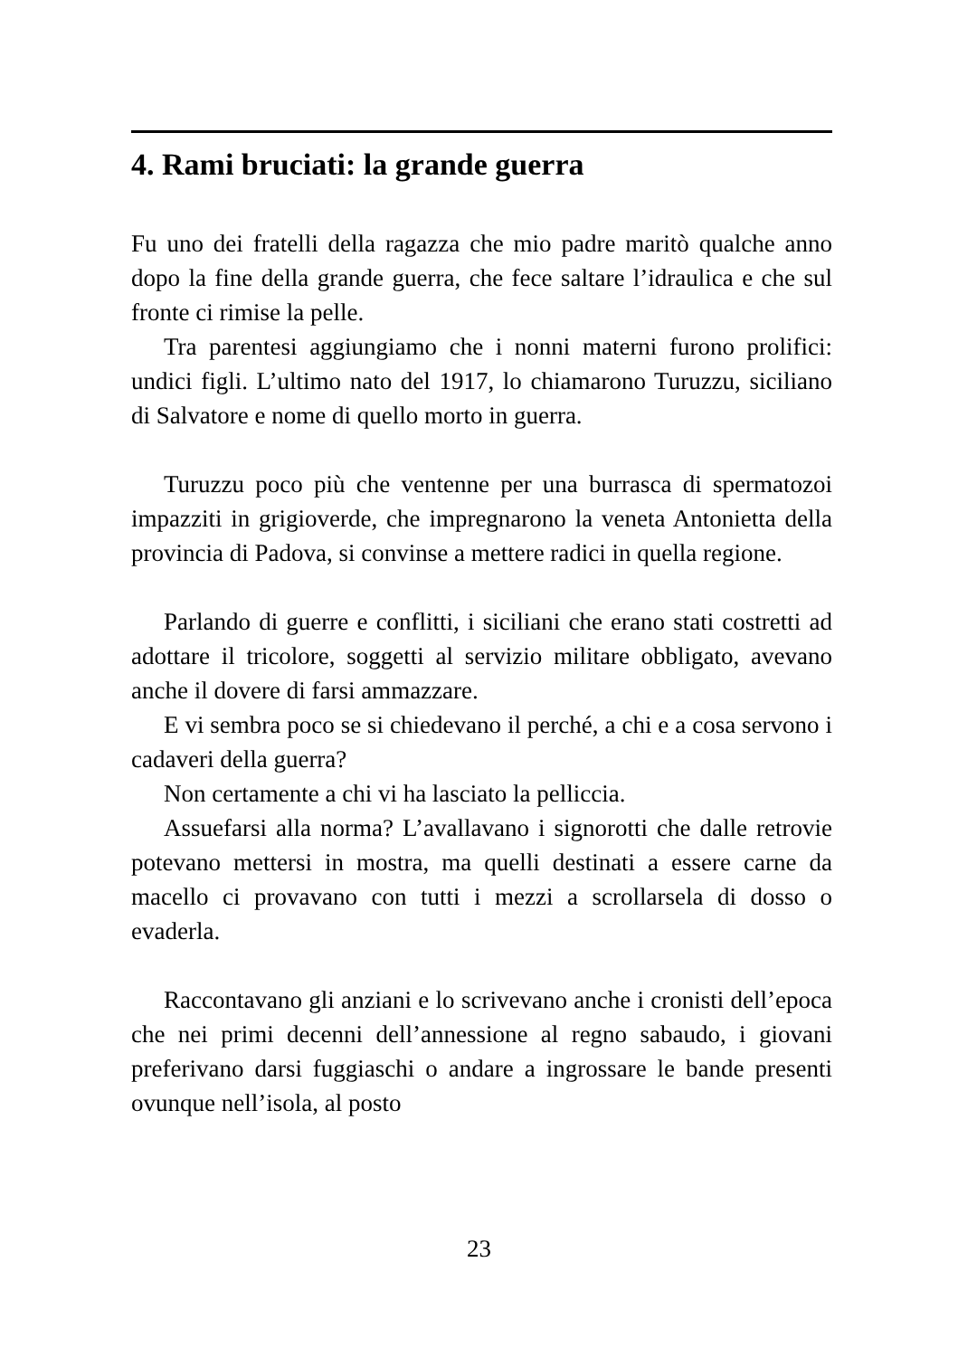4. Rami bruciati: la grande guerra
Fu uno dei fratelli della ragazza che mio padre maritò qualche anno dopo la fine della grande guerra, che fece saltare l’idraulica e che sul fronte ci rimise la pelle.
Tra parentesi aggiungiamo che i nonni materni furono prolifici: undici figli. L’ultimo nato del 1917, lo chiamarono Turuzzu, siciliano di Salvatore e nome di quello morto in guerra.
Turuzzu poco più che ventenne per una burrasca di spermatozoi impazziti in grigioverde, che impregnarono la veneta Antonietta della provincia di Padova, si convinse a mettere radici in quella regione.
Parlando di guerre e conflitti, i siciliani che erano stati costretti ad adottare il tricolore, soggetti al servizio militare obbligato, avevano anche il dovere di farsi ammazzare.
E vi sembra poco se si chiedevano il perché, a chi e a cosa servono i cadaveri della guerra?
Non certamente a chi vi ha lasciato la pelliccia.
Assuefarsi alla norma? L’avallavano i signorotti che dalle retrovie potevano mettersi in mostra, ma quelli destinati a essere carne da macello ci provavano con tutti i mezzi a scrollarsela di dosso o evaderla.
Raccontavano gli anziani e lo scrivevano anche i cronisti dell’epoca che nei primi decenni dell’annessione al regno sabaudo, i giovani preferivano darsi fuggiaschi o andare a ingrossare le bande presenti ovunque nell’isola, al posto
23